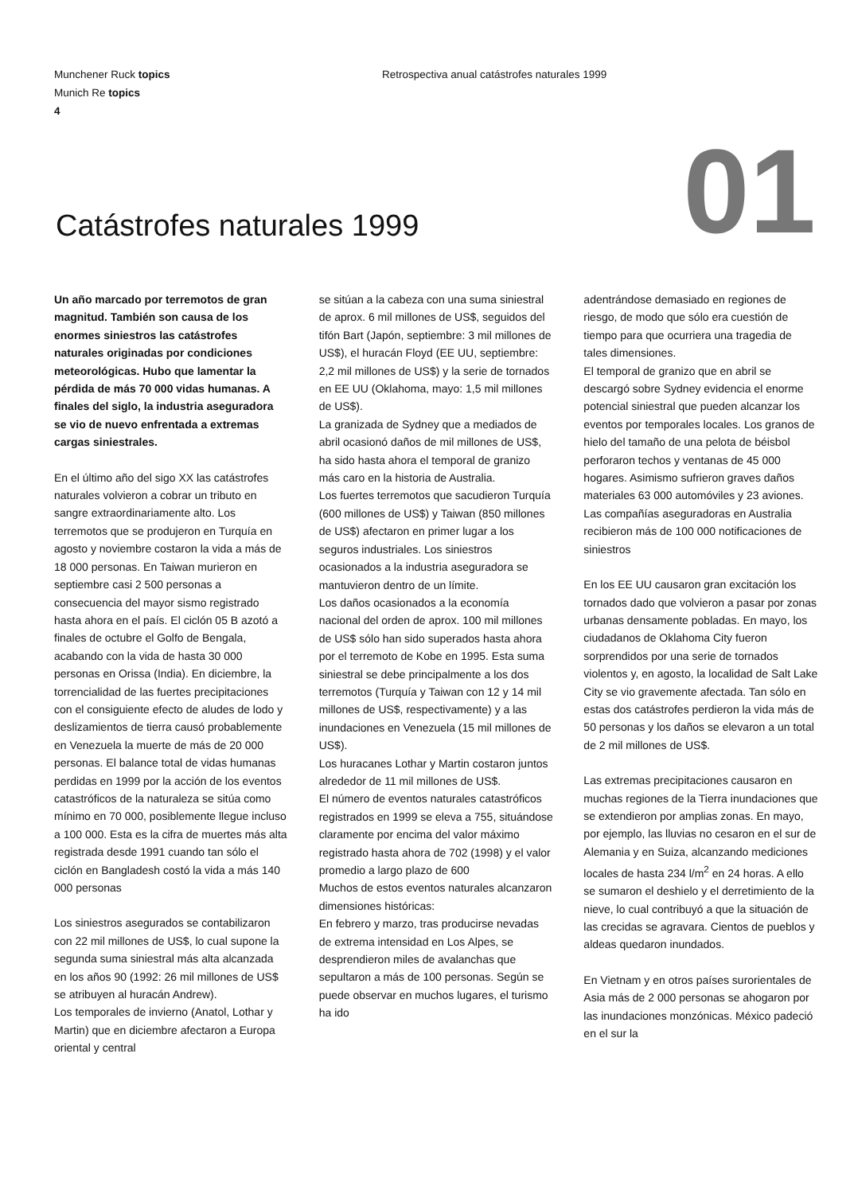Munchener Ruck topics
Munich Re topics
4
Retrospectiva anual catástrofes naturales 1999
01 Catástrofes naturales 1999
Un año marcado por terremotos de gran magnitud. También son causa de los enormes siniestros las catástrofes naturales originadas por condiciones meteorológicas. Hubo que lamentar la pérdida de más 70 000 vidas humanas. A finales del siglo, la industria aseguradora se vio de nuevo enfrentada a extremas cargas siniestrales.
En el último año del sigo XX las catástrofes naturales volvieron a cobrar un tributo en sangre extraordinariamente alto. Los terremotos que se produjeron en Turquía en agosto y noviembre costaron la vida a más de 18 000 personas. En Taiwan murieron en septiembre casi 2 500 personas a consecuencia del mayor sismo registrado hasta ahora en el país. El ciclón 05 B azotó a finales de octubre el Golfo de Bengala, acabando con la vida de hasta 30 000 personas en Orissa (India). En diciembre, la torrencialidad de las fuertes precipitaciones con el consiguiente efecto de aludes de lodo y deslizamientos de tierra causó probablemente en Venezuela la muerte de más de 20 000 personas. El balance total de vidas humanas perdidas en 1999 por la acción de los eventos catastróficos de la naturaleza se sitúa como mínimo en 70 000, posiblemente llegue incluso a 100 000. Esta es la cifra de muertes más alta registrada desde 1991 cuando tan sólo el ciclón en Bangladesh costó la vida a más 140 000 personas
Los siniestros asegurados se contabilizaron con 22 mil millones de US$, lo cual supone la segunda suma siniestral más alta alcanzada en los años 90 (1992: 26 mil millones de US$ se atribuyen al huracán Andrew).
Los temporales de invierno (Anatol, Lothar y Martin) que en diciembre afectaron a Europa oriental y central
se sitúan a la cabeza con una suma siniestral de aprox. 6 mil millones de US$, seguidos del tifón Bart (Japón, septiembre: 3 mil millones de US$), el huracán Floyd (EE UU, septiembre: 2,2 mil millones de US$) y la serie de tornados en EE UU (Oklahoma, mayo: 1,5 mil millones de US$).
La granizada de Sydney que a mediados de abril ocasionó daños de mil millones de US$, ha sido hasta ahora el temporal de granizo más caro en la historia de Australia.
Los fuertes terremotos que sacudieron Turquía (600 millones de US$) y Taiwan (850 millones de US$) afectaron en primer lugar a los seguros industriales. Los siniestros ocasionados a la industria aseguradora se mantuvieron dentro de un límite.
Los daños ocasionados a la economía nacional del orden de aprox. 100 mil millones de US$ sólo han sido superados hasta ahora por el terremoto de Kobe en 1995. Esta suma siniestral se debe principalmente a los dos terremotos (Turquía y Taiwan con 12 y 14 mil millones de US$, respectivamente) y a las inundaciones en Venezuela (15 mil millones de US$).
Los huracanes Lothar y Martin costaron juntos alrededor de 11 mil millones de US$.
El número de eventos naturales catastróficos registrados en 1999 se eleva a 755, situándose claramente por encima del valor máximo registrado hasta ahora de 702 (1998) y el valor promedio a largo plazo de 600
Muchos de estos eventos naturales alcanzaron dimensiones históricas:
En febrero y marzo, tras producirse nevadas de extrema intensidad en Los Alpes, se desprendieron miles de avalanchas que sepultaron a más de 100 personas. Según se puede observar en muchos lugares, el turismo ha ido
adentrándose demasiado en regiones de riesgo, de modo que sólo era cuestión de tiempo para que ocurriera una tragedia de tales dimensiones.
El temporal de granizo que en abril se descargó sobre Sydney evidencia el enorme potencial siniestral que pueden alcanzar los eventos por temporales locales. Los granos de hielo del tamaño de una pelota de béisbol perforaron techos y ventanas de 45 000 hogares. Asimismo sufrieron graves daños materiales 63 000 automóviles y 23 aviones. Las compañías aseguradoras en Australia recibieron más de 100 000 notificaciones de siniestros
En los EE UU causaron gran excitación los tornados dado que volvieron a pasar por zonas urbanas densamente pobladas. En mayo, los ciudadanos de Oklahoma City fueron sorprendidos por una serie de tornados violentos y, en agosto, la localidad de Salt Lake City se vio gravemente afectada. Tan sólo en estas dos catástrofes perdieron la vida más de 50 personas y los daños se elevaron a un total de 2 mil millones de US$.
Las extremas precipitaciones causaron en muchas regiones de la Tierra inundaciones que se extendieron por amplias zonas. En mayo, por ejemplo, las lluvias no cesaron en el sur de Alemania y en Suiza, alcanzando mediciones locales de hasta 234 l/m<sup>2</sup> en 24 horas. A ello se sumaron el deshielo y el derretimiento de la nieve, lo cual contribuyó a que la situación de las crecidas se agravara. Cientos de pueblos y aldeas quedaron inundados.
En Vietnam y en otros países surorientales de Asia más de 2 000 personas se ahogaron por las inundaciones monzónicas. México padeció en el sur la